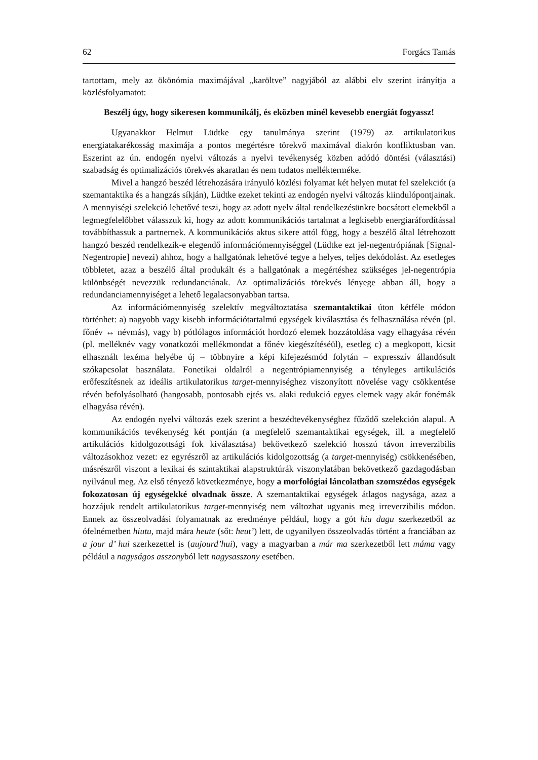62 Forgács Tamás
tartottam, mely az ökönómia maximájával „karöltve” nagyjából az alábbi elv szerint irányítja a közlésfolyamatot:
Beszélj úgy, hogy sikeresen kommunikálj, és eközben minél kevesebb energiát fogyassz!
Ugyanakkor Helmut Lüdtke egy tanulmánya szerint (1979) az artikulatorikus energiatakarékosság maximája a pontos megértésre törekvő maximával diakrón konfliktusban van. Eszerint az ún. endogén nyelvi változás a nyelvi tevékenység közben adódó döntési (választási) szabadság és optimalizációs törekvés akaratlan és nem tudatos melléktermékе.
Mivel a hangzó beszéd létrehozására irányuló közlési folyamat két helyen mutat fel szelekciót (a szemantaktika és a hangzás síkján), Lüdtke ezeket tekinti az endogén nyelvi változás kiindulópontjainak. A mennyiségi szelekció lehetővé teszi, hogy az adott nyelv által rendelkezésünkre bocsátott elemekből a legmegfelelőbbet válasszuk ki, hogy az adott kommunikációs tartalmat a legkisebb energiaráfordítással továbbíthassuk a partnernek. A kommunikációs aktus sikere attól függ, hogy a beszélő által létrehozott hangzó beszéd rendelkezik-e elegendő információmennyiséggel (Lüdtke ezt jel-negentrópiának [Signal-Negentropie] nevezi) ahhoz, hogy a hallgatónak lehetővé tegye a helyes, teljes dekódolást. Az esetleges többletet, azaz a beszélő által produkált és a hallgatónak a megértéshez szükséges jel-negentrópia különbségét nevezzük redundanciának. Az optimalizációs törekvés lényege abban áll, hogy a redundanciamennyiséget a lehető legalacsonyabban tartsa.
Az információmennyiség szelektív megváltoztatása szemantaktikai úton kétféle módon történhet: a) nagyobb vagy kisebb információtartalmú egységek kiválasztása és felhasználása révén (pl. főnév ↔ névmás), vagy b) pótlólagos információt hordozó elemek hozzátoldása vagy elhagyása révén (pl. melléknév vagy vonatkozói mellékmondat a főnév kiegészítéséül), esetleg c) a megkopott, kicsit elhasznált lexéma helyébe új – többnyire a képi kifejezésmód folytán – expresszív állandósult szókapcsolat használata. Fonetikai oldalról a negentrópiamennyiség a tényleges artikulációs erőfeszítésnek az ideális artikulatorikus target-mennyiséghez viszonyított növelése vagy csökkentése révén befolyásolható (hangosabb, pontosabb ejtés vs. alaki redukció egyes elemek vagy akár fonémák elhagyása révén).
Az endogén nyelvi változás ezek szerint a beszédtevékenységhez fűződő szelekción alapul. A kommunikációs tevékenység két pontján (a megfelelő szemantaktikai egységek, ill. a megfelelő artikulációs kidolgozottsági fok kiválasztása) bekövetkező szelekció hosszú távon irreverzibilis változásokhoz vezet: ez egyrészről az artikulációs kidolgozottság (a target-mennyiség) csökkenésében, másrészről viszont a lexikai és szintaktikai alapstruktúrák viszonylatában bekövetkező gazdagodásban nyilvánul meg. Az első tényező következménye, hogy a morfológiai láncolatban szomszédos egységek fokozatosan új egységekké olvadnak össze. A szemantaktikai egységek átlagos nagysága, azaz a hozzájuk rendelt artikulatorikus target-mennyiség nem változhat ugyanis meg irreverzibilis módon. Ennek az összeolvadási folyamatnak az eredménye például, hogy a gót hiu dagu szerkezetből az ófelnémetben hiutu, majd mára heute (sőt: heut’) lett, de ugyanilyen összeolvadás történt a franciában az a jour d’ hui szerkezettel is (aujourd’hui), vagy a magyarban a már ma szerkezetből lett máma vagy például a nagyságos asszonyból lett nagysasszony esetében.